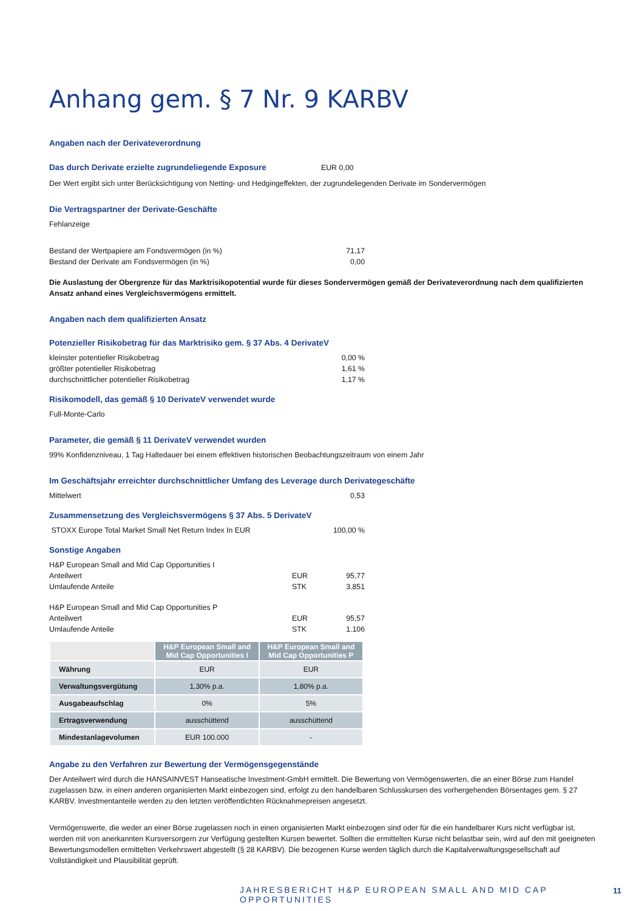Anhang gem. § 7 Nr. 9 KARBV
Angaben nach der Derivateverordnung
Das durch Derivate erzielte zugrundeliegende Exposure EUR 0,00
Der Wert ergibt sich unter Berücksichtigung von Netting- und Hedgingeffekten, der zugrundeliegenden Derivate im Sondervermögen
Die Vertragspartner der Derivate-Geschäfte
Fehlanzeige
Bestand der Wertpapiere am Fondsvermögen (in %) 71,17
Bestand der Derivate am Fondsvermögen (in %) 0,00
Die Auslastung der Obergrenze für das Marktrisikopotential wurde für dieses Sondervermögen gemäß der Derivateverordnung nach dem qualifizierten Ansatz anhand eines Vergleichsvermögens ermittelt.
Angaben nach dem qualifizierten Ansatz
Potenzieller Risikobetrag für das Marktrisiko gem. § 37 Abs. 4 DerivateV
kleinster potentieller Risikobetrag 0,00 %
größter potentieller Risikobetrag 1,61 %
durchschnittlicher potentieller Risikobetrag 1,17 %
Risikomodell, das gemäß § 10 DerivateV verwendet wurde
Full-Monte-Carlo
Parameter, die gemäß § 11 DerivateV verwendet wurden
99% Konfidenzniveau, 1 Tag Haltedauer bei einem effektiven historischen Beobachtungszeitraum von einem Jahr
Im Geschäftsjahr erreichter durchschnittlicher Umfang des Leverage durch Derivategeschäfte
Mittelwert 0,53
Zusammensetzung des Vergleichsvermögens § 37 Abs. 5 DerivateV
STOXX Europe Total Market Small Net Return Index In EUR 100,00 %
Sonstige Angaben
H&P European Small and Mid Cap Opportunities I
Anteilwert EUR 95,77
Umlaufende Anteile STK 3.851
H&P European Small and Mid Cap Opportunities P
Anteilwert EUR 95,57
Umlaufende Anteile STK 1.106
| | H&P European Small and Mid Cap Opportunities I | H&P European Small and Mid Cap Opportunities P |
| --- | --- | --- |
| Währung | EUR | EUR |
| Verwaltungsvergütung | 1,30% p.a. | 1,80% p.a. |
| Ausgabeaufschlag | 0% | 5% |
| Ertragsverwendung | ausschüttend | ausschüttend |
| Mindestanlagevolumen | EUR 100.000 | - |
Angabe zu den Verfahren zur Bewertung der Vermögensgegenstände
Der Anteilwert wird durch die HANSAINVEST Hanseatische Investment-GmbH ermittelt. Die Bewertung von Vermögenswerten, die an einer Börse zum Handel zugelassen bzw. in einen anderen organisierten Markt einbezogen sind, erfolgt zu den handelbaren Schlusskursen des vorhergehenden Börsentages gem. § 27 KARBV. Investmentanteile werden zu den letzten veröffentlichten Rücknahmepreisen angesetzt.
Vermögenswerte, die weder an einer Börse zugelassen noch in einen organisierten Markt einbezogen sind oder für die ein handelbarer Kurs nicht verfügbar ist, werden mit von anerkannten Kursversorgern zur Verfügung gestellten Kursen bewertet. Sollten die ermittelten Kurse nicht belastbar sein, wird auf den mit geeigneten Bewertungsmodellen ermittelten Verkehrswert abgestellt (§ 28 KARBV). Die bezogenen Kurse werden täglich durch die Kapitalverwaltungsgesellschaft auf Vollständigkeit und Plausibilität geprüft.
JAHRESBERICHT H&P EUROPEAN SMALL AND MID CAP OPPORTUNITIES
11